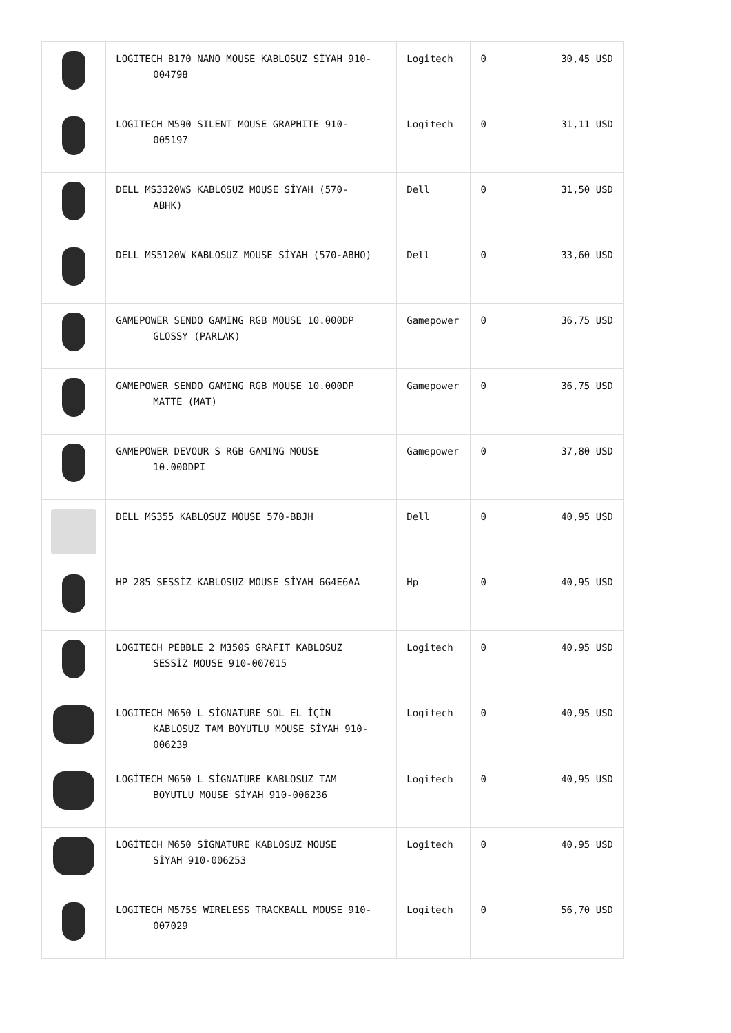| | LOGITECH B170 NANO MOUSE KABLOSUZ SİYAH 910- 004798 | Logitech | 0 | 30,45 USD |
| | LOGITECH M590 SILENT MOUSE GRAPHITE 910- 005197 | Logitech | 0 | 31,11 USD |
| | DELL MS3320WS KABLOSUZ MOUSE SİYAH (570- ABHK) | Dell | 0 | 31,50 USD |
| | DELL MS5120W KABLOSUZ MOUSE SİYAH (570-ABHO) | Dell | 0 | 33,60 USD |
| | GAMEPOWER SENDO GAMING RGB MOUSE 10.000DP GLOSSY (PARLAK) | Gamepower | 0 | 36,75 USD |
| | GAMEPOWER SENDO GAMING RGB MOUSE 10.000DP MATTE (MAT) | Gamepower | 0 | 36,75 USD |
| | GAMEPOWER DEVOUR S RGB GAMING MOUSE 10.000DPI | Gamepower | 0 | 37,80 USD |
| | DELL MS355 KABLOSUZ MOUSE 570-BBJH | Dell | 0 | 40,95 USD |
| | HP 285 SESSİZ KABLOSUZ MOUSE SİYAH 6G4E6AA | Hp | 0 | 40,95 USD |
| | LOGITECH PEBBLE 2 M350S GRAFIT KABLOSUZ SESSİZ MOUSE 910-007015 | Logitech | 0 | 40,95 USD |
| | LOGITECH M650 L SİGNATURE SOL EL İÇİN KABLOSUZ TAM BOYUTLU MOUSE SİYAH 910- 006239 | Logitech | 0 | 40,95 USD |
| | LOGİTECH M650 L SİGNATURE KABLOSUZ TAM BOYUTLU MOUSE SİYAH 910-006236 | Logitech | 0 | 40,95 USD |
| | LOGİTECH M650 SİGNATURE KABLOSUZ MOUSE SİYAH 910-006253 | Logitech | 0 | 40,95 USD |
| | LOGITECH M575S WIRELESS TRACKBALL MOUSE 910- 007029 | Logitech | 0 | 56,70 USD |